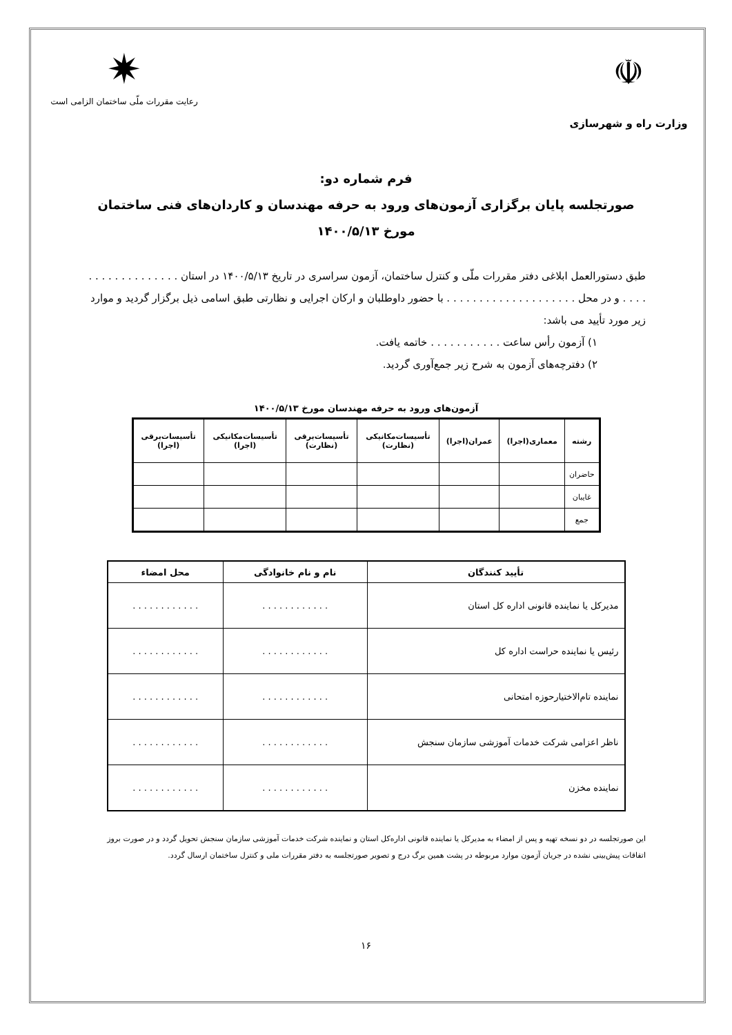☫
وزارت راه و شهرسازی
✷
رعایت مقررات ملّی ساختمان الزامی است
فرم شماره دو:
صورتجلسه پایان برگزاری آزمون‌های ورود به حرفه مهندسان و کاردان‌های فنی ساختمان
مورخ ۱۴۰۰/۵/۱۳
طبق دستورالعمل ابلاغی دفتر مقررات ملّی و کنترل ساختمان، آزمون سراسری در تاریخ ۱۴۰۰/۵/۱۳ در استان . . . . . . . . . . . . . . . . . . و در محل . . . . . . . . . . . . . . . . . . . . با حضور داوطلبان و ارکان اجرایی و نظارتی طبق اسامی ذیل برگزار گردید و موارد زیر مورد تأیید می باشد:
۱) آزمون رأس ساعت . . . . . . . . . . . خاتمه یافت.
۲) دفترچه‌های آزمون به شرح زیر جمع‌آوری گردید.
آزمون‌های ورود به حرفه مهندسان مورخ ۱۴۰۰/۵/۱۳
| رشته | معماری(اجرا) | عمران(اجرا) | تأسیسات‌مکانیکی (نظارت) | تأسیسات‌برقی (نظارت) | تأسیسات‌مکانیکی (اجرا) | تأسیسات‌برقی (اجرا) |
| --- | --- | --- | --- | --- | --- | --- |
| حاضران | | | | | | |
| غایبان | | | | | | |
| جمع | | | | | | |
| تأیید کنندگان | نام و نام خانوادگی | محل امضاء |
| --- | --- | --- |
| مدیرکل یا نماینده قانونی اداره کل استان | . . . . . . . . . . . . | . . . . . . . . . . . . |
| رئیس یا نماینده حراست اداره کل | . . . . . . . . . . . . | . . . . . . . . . . . . |
| نماینده تام‌الاختیارحوزه امتحانی | . . . . . . . . . . . . | . . . . . . . . . . . . |
| ناظر اعزامی شرکت خدمات آموزشی سازمان سنجش | . . . . . . . . . . . . | . . . . . . . . . . . . |
| نماینده مخزن | . . . . . . . . . . . . | . . . . . . . . . . . . |
این صورتجلسه در دو نسخه تهیه و پس از امضاء به مدیرکل یا نماینده قانونی اداره‌کل استان و نماینده شرکت خدمات آموزشی سازمان سنجش تحویل گردد و در صورت بروز اتفاقات پیش‌بینی نشده در جریان آزمون موارد مربوطه در پشت همین برگ درج و تصویر صورتجلسه به دفتر مقررات ملی و کنترل ساختمان ارسال گردد.
۱۶